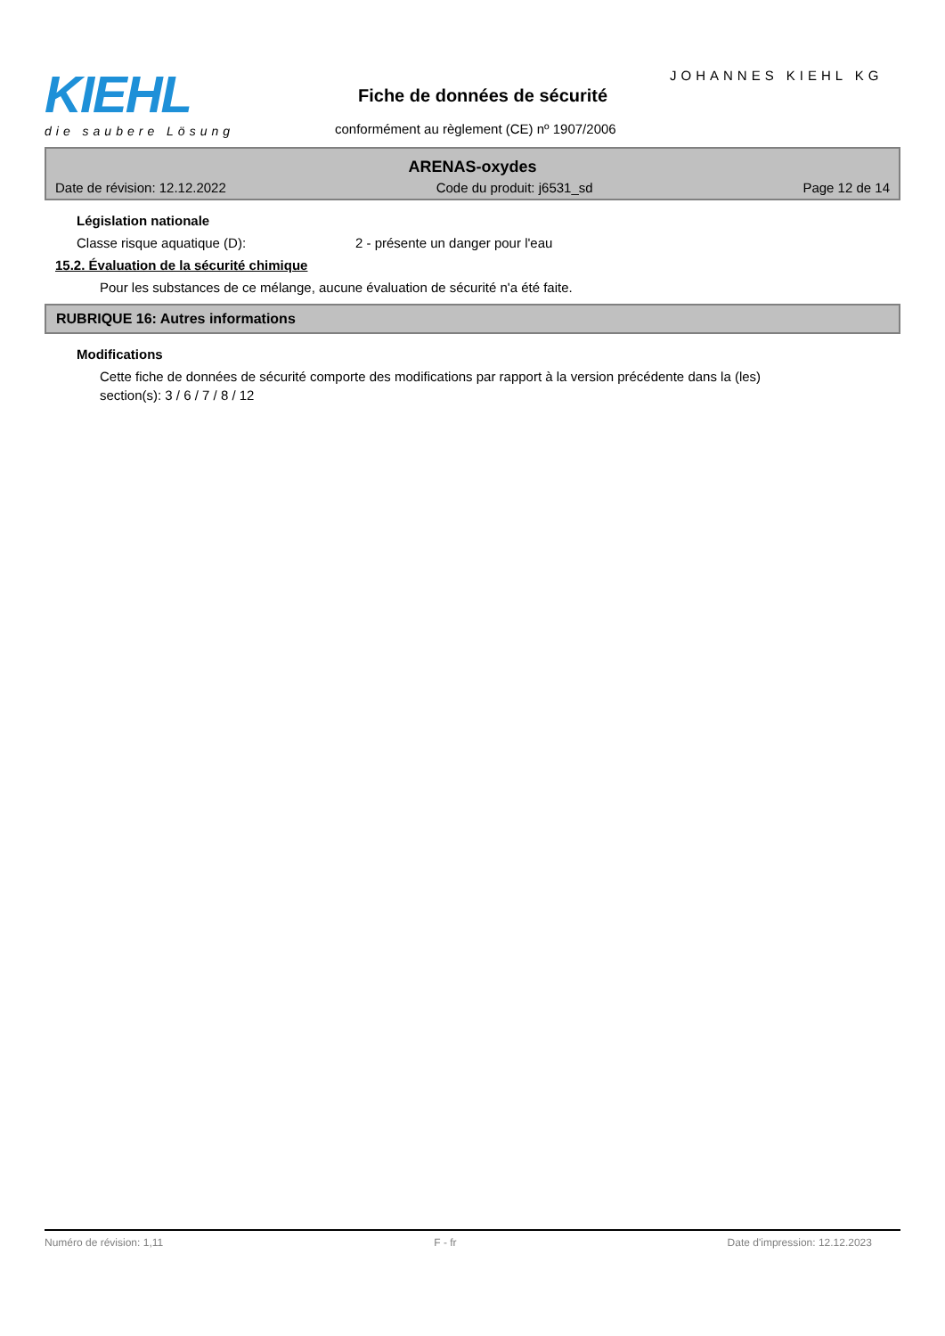KIEHL
die saubere Lösung
JOHANNES KIEHL KG
Fiche de données de sécurité
conformément au règlement (CE) nº 1907/2006
ARENAS-oxydes
Date de révision: 12.12.2022 Code du produit: j6531_sd Page 12 de 14
Législation nationale
Classe risque aquatique (D): 2 - présente un danger pour l'eau
15.2. Évaluation de la sécurité chimique
Pour les substances de ce mélange, aucune évaluation de sécurité n'a été faite.
RUBRIQUE 16: Autres informations
Modifications
Cette fiche de données de sécurité comporte des modifications par rapport à la version précédente dans la (les) section(s): 3 / 6 / 7 / 8 / 12
Numéro de révision: 1,11 F - fr Date d'impression: 12.12.2023